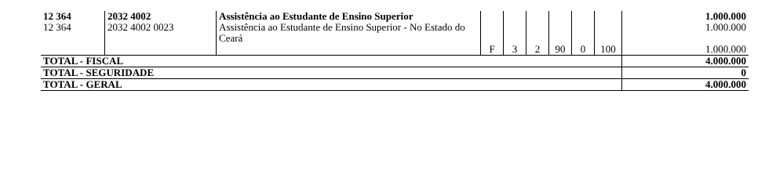| 12 364 | 2032 4002 | Assistência ao Estudante de Ensino Superior | | | | | | | 1.000.000 |
| 12 364 | 2032 4002 0023 | Assistência ao Estudante de Ensino Superior - No Estado do Ceará | F | 3 | 2 | 90 | 0 | 100 | 1.000.000 1.000.000 |
| TOTAL - FISCAL | | | | | | | | | 4.000.000 |
| TOTAL - SEGURIDADE | | | | | | | | | 0 |
| TOTAL - GERAL | | | | | | | | | 4.000.000 |